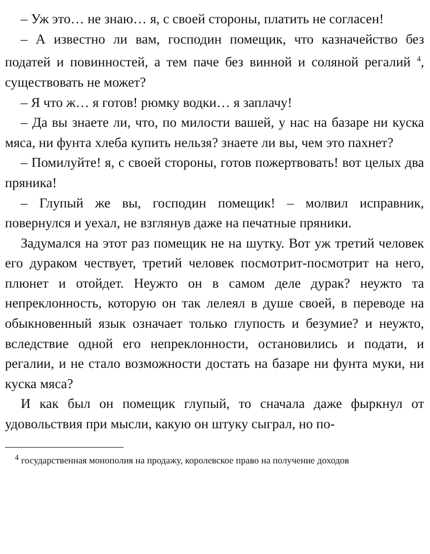– Уж это… не знаю… я, с своей стороны, платить не согласен!
– А известно ли вам, господин помещик, что казначейство без податей и повинностей, а тем паче без винной и соляной регалий <sup>4</sup>, существовать не может?
– Я что ж… я готов! рюмку водки… я заплачу!
– Да вы знаете ли, что, по милости вашей, у нас на базаре ни куска мяса, ни фунта хлеба купить нельзя? знаете ли вы, чем это пахнет?
– Помилуйте! я, с своей стороны, готов пожертвовать! вот целых два пряника!
– Глупый же вы, господин помещик! – молвил исправник, повернулся и уехал, не взглянув даже на печатные пряники.
Задумался на этот раз помещик не на шутку. Вот уж третий человек его дураком чествует, третий человек посмотрит-посмотрит на него, плюнет и отойдет. Неужто он в самом деле дурак? неужто та непреклонность, которую он так лелеял в душе своей, в переводе на обыкновенный язык означает только глупость и безумие? и неужто, вследствие одной его непреклонности, остановились и подати, и регалии, и не стало возможности достать на базаре ни фунта муки, ни куска мяса?
И как был он помещик глупый, то сначала даже фыркнул от удовольствия при мысли, какую он штуку сыграл, но по-
<sup>4</sup> государственная монополия на продажу, королевское право на получение доходов